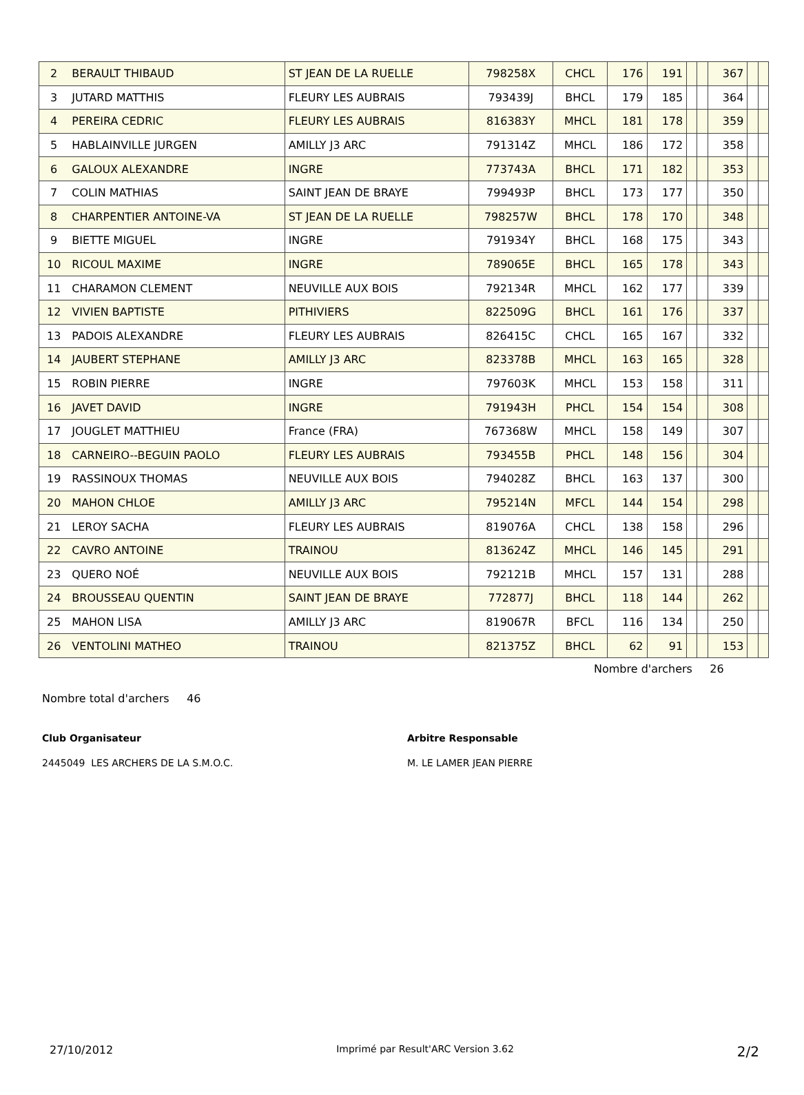| 2 | BERAULT THIBAUD | ST JEAN DE LA RUELLE | 798258X | CHCL | 176 | 191 | | | 367 | | |
| 3 | JUTARD MATTHIS | FLEURY LES AUBRAIS | 793439J | BHCL | 179 | 185 | | | 364 | | |
| 4 | PEREIRA CEDRIC | FLEURY LES AUBRAIS | 816383Y | MHCL | 181 | 178 | | | 359 | | |
| 5 | HABLAINVILLE JURGEN | AMILLY J3 ARC | 791314Z | MHCL | 186 | 172 | | | 358 | | |
| 6 | GALOUX ALEXANDRE | INGRE | 773743A | BHCL | 171 | 182 | | | 353 | | |
| 7 | COLIN MATHIAS | SAINT JEAN DE BRAYE | 799493P | BHCL | 173 | 177 | | | 350 | | |
| 8 | CHARPENTIER ANTOINE-VA | ST JEAN DE LA RUELLE | 798257W | BHCL | 178 | 170 | | | 348 | | |
| 9 | BIETTE MIGUEL | INGRE | 791934Y | BHCL | 168 | 175 | | | 343 | | |
| 10 | RICOUL MAXIME | INGRE | 789065E | BHCL | 165 | 178 | | | 343 | | |
| 11 | CHARAMON CLEMENT | NEUVILLE AUX BOIS | 792134R | MHCL | 162 | 177 | | | 339 | | |
| 12 | VIVIEN BAPTISTE | PITHIVIERS | 822509G | BHCL | 161 | 176 | | | 337 | | |
| 13 | PADOIS ALEXANDRE | FLEURY LES AUBRAIS | 826415C | CHCL | 165 | 167 | | | 332 | | |
| 14 | JAUBERT STEPHANE | AMILLY J3 ARC | 823378B | MHCL | 163 | 165 | | | 328 | | |
| 15 | ROBIN PIERRE | INGRE | 797603K | MHCL | 153 | 158 | | | 311 | | |
| 16 | JAVET DAVID | INGRE | 791943H | PHCL | 154 | 154 | | | 308 | | |
| 17 | JOUGLET MATTHIEU | France (FRA) | 767368W | MHCL | 158 | 149 | | | 307 | | |
| 18 | CARNEIRO--BEGUIN PAOLO | FLEURY LES AUBRAIS | 793455B | PHCL | 148 | 156 | | | 304 | | |
| 19 | RASSINOUX THOMAS | NEUVILLE AUX BOIS | 794028Z | BHCL | 163 | 137 | | | 300 | | |
| 20 | MAHON CHLOE | AMILLY J3 ARC | 795214N | MFCL | 144 | 154 | | | 298 | | |
| 21 | LEROY SACHA | FLEURY LES AUBRAIS | 819076A | CHCL | 138 | 158 | | | 296 | | |
| 22 | CAVRO ANTOINE | TRAINOU | 813624Z | MHCL | 146 | 145 | | | 291 | | |
| 23 | QUERO NOÉ | NEUVILLE AUX BOIS | 792121B | MHCL | 157 | 131 | | | 288 | | |
| 24 | BROUSSEAU QUENTIN | SAINT JEAN DE BRAYE | 772877J | BHCL | 118 | 144 | | | 262 | | |
| 25 | MAHON LISA | AMILLY J3 ARC | 819067R | BFCL | 116 | 134 | | | 250 | | |
| 26 | VENTOLINI MATHEO | TRAINOU | 821375Z | BHCL | 62 | 91 | | | 153 | | |
Nombre d'archers 26
Nombre total d'archers 46
Club Organisateur
2445049 LES ARCHERS DE LA S.M.O.C.
Arbitre Responsable
M. LE LAMER JEAN PIERRE
27/10/2012 Imprimé par Result'ARC Version 3.62 2/2